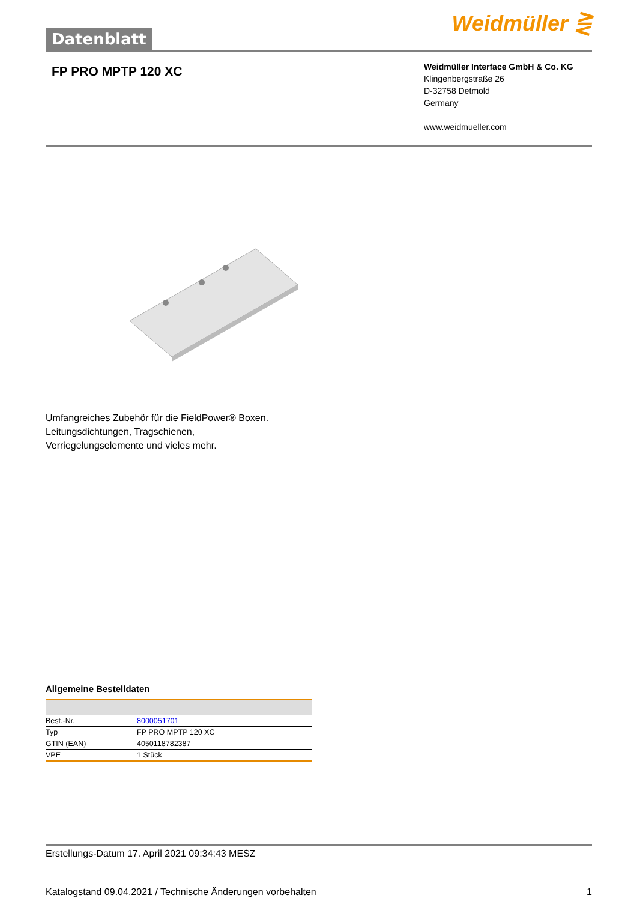Datenblatt
Weidmüller ⋛
FP PRO MPTP 120 XC
Weidmüller Interface GmbH & Co. KG
Klingenbergstraße 26
D-32758 Detmold
Germany
www.weidmueller.com
Umfangreiches Zubehör für die FieldPower® Boxen.
Leitungsdichtungen, Tragschienen,
Verriegelungselemente und vieles mehr.
Allgemeine Bestelldaten
| Best.-Nr. | 8000051701 |
| Typ | FP PRO MPTP 120 XC |
| GTIN (EAN) | 4050118782387 |
| VPE | 1 Stück |
Erstellungs-Datum 17. April 2021 09:34:43 MESZ
Katalogstand 09.04.2021 / Technische Änderungen vorbehalten 1